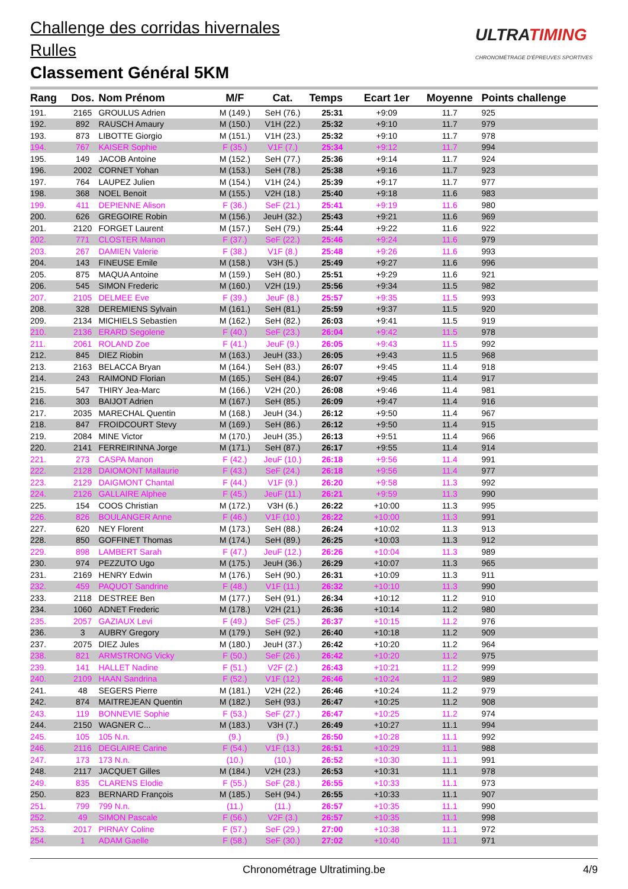Challenge des corridas hivernales
Rulles
Classement Général 5KM
ULTRATIMING
CHRONOMÉTRAGE D'ÉPREUVES SPORTIVES
| Rang | Dos. | Nom Prénom | M/F | Cat. | Temps | Ecart 1er | Moyenne | Points challenge |
| --- | --- | --- | --- | --- | --- | --- | --- | --- |
| 191. | 2165 | GROULUS Adrien | M (149.) | SeH (76.) | 25:31 | +9:09 | 11.7 | 925 |
| 192. | 892 | RAUSCH Amaury | M (150.) | V1H (22.) | 25:32 | +9:10 | 11.7 | 979 |
| 193. | 873 | LIBOTTE Giorgio | M (151.) | V1H (23.) | 25:32 | +9:10 | 11.7 | 978 |
| 194. | 767 | KAISER Sophie | F (35.) | V1F (7.) | 25:34 | +9:12 | 11.7 | 994 |
| 195. | 149 | JACOB Antoine | M (152.) | SeH (77.) | 25:36 | +9:14 | 11.7 | 924 |
| 196. | 2002 | CORNET Yohan | M (153.) | SeH (78.) | 25:38 | +9:16 | 11.7 | 923 |
| 197. | 764 | LAUPEZ Julien | M (154.) | V1H (24.) | 25:39 | +9:17 | 11.7 | 977 |
| 198. | 368 | NOEL Benoit | M (155.) | V2H (18.) | 25:40 | +9:18 | 11.6 | 983 |
| 199. | 411 | DEPIENNE Alison | F (36.) | SeF (21.) | 25:41 | +9:19 | 11.6 | 980 |
| 200. | 626 | GREGOIRE Robin | M (156.) | JeuH (32.) | 25:43 | +9:21 | 11.6 | 969 |
| 201. | 2120 | FORGET Laurent | M (157.) | SeH (79.) | 25:44 | +9:22 | 11.6 | 922 |
| 202. | 771 | CLOSTER Manon | F (37.) | SeF (22.) | 25:46 | +9:24 | 11.6 | 979 |
| 203. | 267 | DAMIEN Valerie | F (38.) | V1F (8.) | 25:48 | +9:26 | 11.6 | 993 |
| 204. | 143 | FINEUSE Emile | M (158.) | V3H (5.) | 25:49 | +9:27 | 11.6 | 996 |
| 205. | 875 | MAQUA Antoine | M (159.) | SeH (80.) | 25:51 | +9:29 | 11.6 | 921 |
| 206. | 545 | SIMON Frederic | M (160.) | V2H (19.) | 25:56 | +9:34 | 11.5 | 982 |
| 207. | 2105 | DELMEE Eve | F (39.) | JeuF (8.) | 25:57 | +9:35 | 11.5 | 993 |
| 208. | 328 | DEREMIENS Sylvain | M (161.) | SeH (81.) | 25:59 | +9:37 | 11.5 | 920 |
| 209. | 2134 | MICHIELS Sebastien | M (162.) | SeH (82.) | 26:03 | +9:41 | 11.5 | 919 |
| 210. | 2136 | ERARD Segolene | F (40.) | SeF (23.) | 26:04 | +9:42 | 11.5 | 978 |
| 211. | 2061 | ROLAND Zoe | F (41.) | JeuF (9.) | 26:05 | +9:43 | 11.5 | 992 |
| 212. | 845 | DIEZ Riobin | M (163.) | JeuH (33.) | 26:05 | +9:43 | 11.5 | 968 |
| 213. | 2163 | BELACCA Bryan | M (164.) | SeH (83.) | 26:07 | +9:45 | 11.4 | 918 |
| 214. | 243 | RAIMOND Florian | M (165.) | SeH (84.) | 26:07 | +9:45 | 11.4 | 917 |
| 215. | 547 | THIRY Jea-Marc | M (166.) | V2H (20.) | 26:08 | +9:46 | 11.4 | 981 |
| 216. | 303 | BAIJOT Adrien | M (167.) | SeH (85.) | 26:09 | +9:47 | 11.4 | 916 |
| 217. | 2035 | MARECHAL Quentin | M (168.) | JeuH (34.) | 26:12 | +9:50 | 11.4 | 967 |
| 218. | 847 | FROIDCOURT Stevy | M (169.) | SeH (86.) | 26:12 | +9:50 | 11.4 | 915 |
| 219. | 2084 | MINE Victor | M (170.) | JeuH (35.) | 26:13 | +9:51 | 11.4 | 966 |
| 220. | 2141 | FERREIRINNA Jorge | M (171.) | SeH (87.) | 26:17 | +9:55 | 11.4 | 914 |
| 221. | 273 | CASPA Manon | F (42.) | JeuF (10.) | 26:18 | +9:56 | 11.4 | 991 |
| 222. | 2128 | DAIOMONT Mallaurie | F (43.) | SeF (24.) | 26:18 | +9:56 | 11.4 | 977 |
| 223. | 2129 | DAIGMONT Chantal | F (44.) | V1F (9.) | 26:20 | +9:58 | 11.3 | 992 |
| 224. | 2126 | GALLAIRE Alphee | F (45.) | JeuF (11.) | 26:21 | +9:59 | 11.3 | 990 |
| 225. | 154 | COOS Christian | M (172.) | V3H (6.) | 26:22 | +10:00 | 11.3 | 995 |
| 226. | 826 | BOULANGER Anne | F (46.) | V1F (10.) | 26:22 | +10:00 | 11.3 | 991 |
| 227. | 620 | NEY Florent | M (173.) | SeH (88.) | 26:24 | +10:02 | 11.3 | 913 |
| 228. | 850 | GOFFINET Thomas | M (174.) | SeH (89.) | 26:25 | +10:03 | 11.3 | 912 |
| 229. | 898 | LAMBERT Sarah | F (47.) | JeuF (12.) | 26:26 | +10:04 | 11.3 | 989 |
| 230. | 974 | PEZZUTO Ugo | M (175.) | JeuH (36.) | 26:29 | +10:07 | 11.3 | 965 |
| 231. | 2169 | HENRY Edwin | M (176.) | SeH (90.) | 26:31 | +10:09 | 11.3 | 911 |
| 232. | 459 | PAQUOT Sandrine | F (48.) | V1F (11.) | 26:32 | +10:10 | 11.3 | 990 |
| 233. | 2118 | DESTREE Ben | M (177.) | SeH (91.) | 26:34 | +10:12 | 11.2 | 910 |
| 234. | 1060 | ADNET Frederic | M (178.) | V2H (21.) | 26:36 | +10:14 | 11.2 | 980 |
| 235. | 2057 | GAZIAUX Levi | F (49.) | SeF (25.) | 26:37 | +10:15 | 11.2 | 976 |
| 236. | 3 | AUBRY Gregory | M (179.) | SeH (92.) | 26:40 | +10:18 | 11.2 | 909 |
| 237. | 2075 | DIEZ Jules | M (180.) | JeuH (37.) | 26:42 | +10:20 | 11.2 | 964 |
| 238. | 821 | ARMSTRONG Vicky | F (50.) | SeF (26.) | 26:42 | +10:20 | 11.2 | 975 |
| 239. | 141 | HALLET Nadine | F (51.) | V2F (2.) | 26:43 | +10:21 | 11.2 | 999 |
| 240. | 2109 | HAAN Sandrina | F (52.) | V1F (12.) | 26:46 | +10:24 | 11.2 | 989 |
| 241. | 48 | SEGERS Pierre | M (181.) | V2H (22.) | 26:46 | +10:24 | 11.2 | 979 |
| 242. | 874 | MAITREJEAN Quentin | M (182.) | SeH (93.) | 26:47 | +10:25 | 11.2 | 908 |
| 243. | 119 | BONNEVIE Sophie | F (53.) | SeF (27.) | 26:47 | +10:25 | 11.2 | 974 |
| 244. | 2150 | WAGNER C... | M (183.) | V3H (7.) | 26:49 | +10:27 | 11.1 | 994 |
| 245. | 105 | 105 N.n. | (9.) | (9.) | 26:50 | +10:28 | 11.1 | 992 |
| 246. | 2116 | DEGLAIRE Carine | F (54.) | V1F (13.) | 26:51 | +10:29 | 11.1 | 988 |
| 247. | 173 | 173 N.n. | (10.) | (10.) | 26:52 | +10:30 | 11.1 | 991 |
| 248. | 2117 | JACQUET Gilles | M (184.) | V2H (23.) | 26:53 | +10:31 | 11.1 | 978 |
| 249. | 835 | CLARENS Elodie | F (55.) | SeF (28.) | 26:55 | +10:33 | 11.1 | 973 |
| 250. | 823 | BERNARD François | M (185.) | SeH (94.) | 26:55 | +10:33 | 11.1 | 907 |
| 251. | 799 | 799 N.n. | (11.) | (11.) | 26:57 | +10:35 | 11.1 | 990 |
| 252. | 49 | SIMON Pascale | F (56.) | V2F (3.) | 26:57 | +10:35 | 11.1 | 998 |
| 253. | 2017 | PIRNAY Coline | F (57.) | SeF (29.) | 27:00 | +10:38 | 11.1 | 972 |
| 254. | 1 | ADAM Gaelle | F (58.) | SeF (30.) | 27:02 | +10:40 | 11.1 | 971 |
Chronométrage Ultratiming.be 4/9